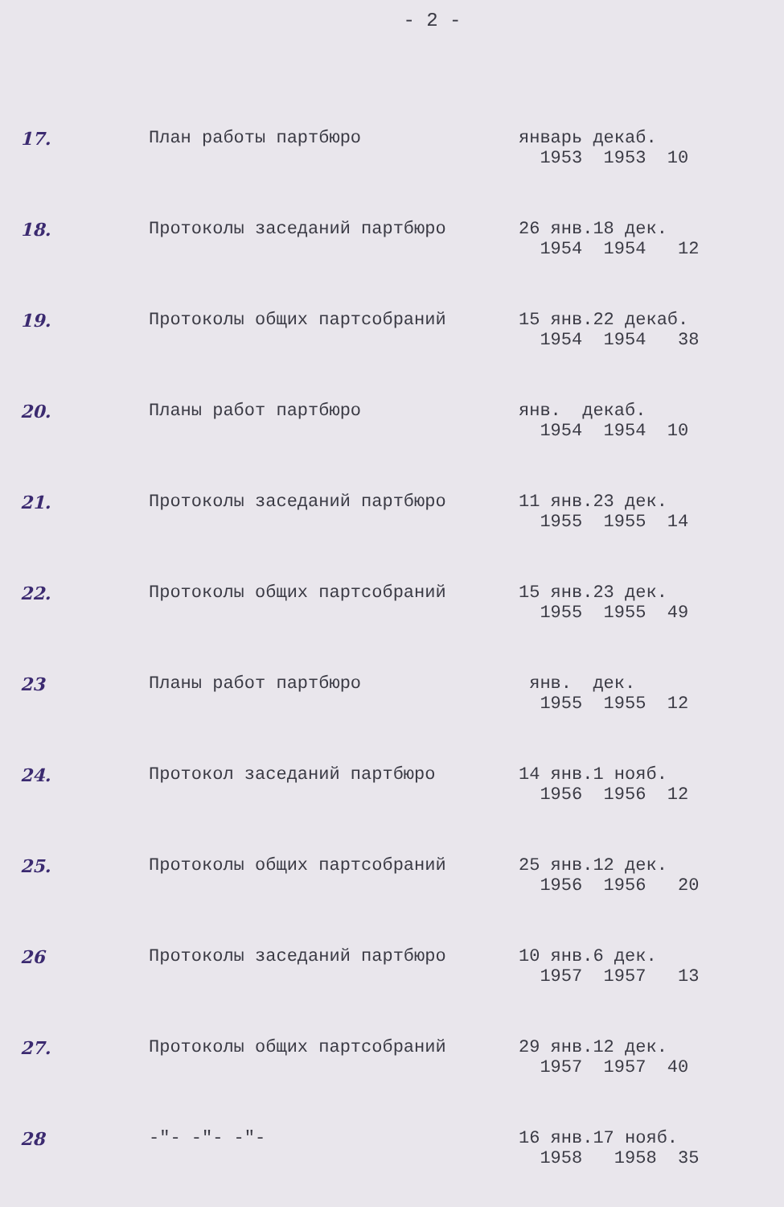- 2 -
| 17. | План работы партбюро | январь декаб. 1953 1953 10 |
| 18. | Протоколы заседаний партбюро | 26 янв.18 дек. 1954 1954 12 |
| 19. | Протоколы общих партсобраний | 15 янв.22 декаб. 1954 1954 38 |
| 20. | Планы работ партбюро | янв. декаб. 1954 1954 10 |
| 21. | Протоколы заседаний партбюро | 11 янв.23 дек. 1955 1955 14 |
| 22. | Протоколы общих партсобраний | 15 янв.23 дек. 1955 1955 49 |
| 23 | Планы работ партбюро | янв. дек. 1955 1955 12 |
| 24. | Протокол заседаний партбюро | 14 янв.1 нояб. 1956 1956 12 |
| 25. | Протоколы общих партсобраний | 25 янв.12 дек. 1956 1956 20 |
| 26 | Протоколы заседаний партбюро | 10 янв.6 дек. 1957 1957 13 |
| 27. | Протоколы общих партсобраний | 29 янв.12 дек. 1957 1957 40 |
| 28 | -"- -"- -"- | 16 янв.17 нояб. 1958 1958 35 |